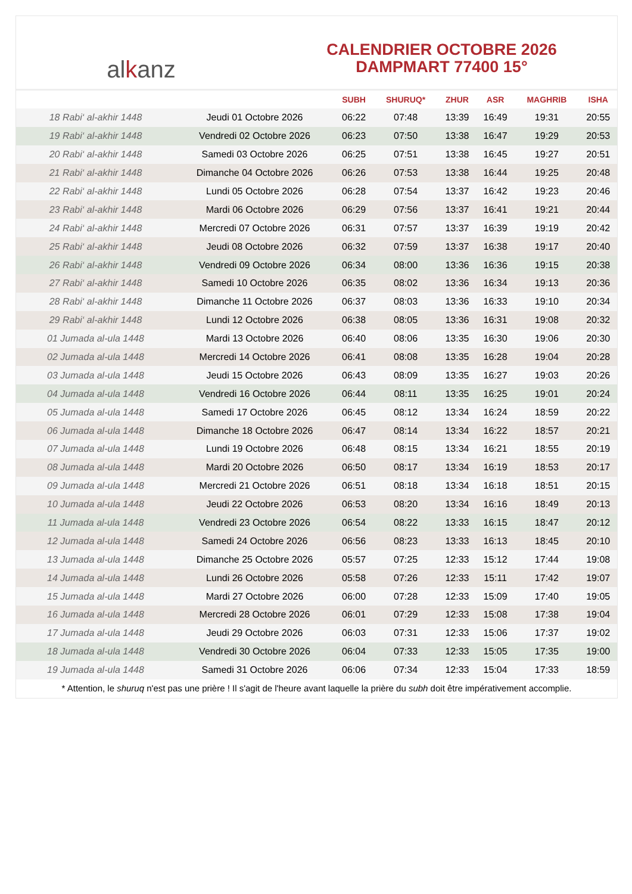al k anz
CALENDRIER OCTOBRE 2026
DAMPMART 77400 15°
| | | SUBH | SHURUQ* | ZHUR | ASR | MAGHRIB | ISHA |
| --- | --- | --- | --- | --- | --- | --- | --- |
| 18 Rabi‘ al-akhir 1448 | Jeudi 01 Octobre 2026 | 06:22 | 07:48 | 13:39 | 16:49 | 19:31 | 20:55 |
| 19 Rabi‘ al-akhir 1448 | Vendredi 02 Octobre 2026 | 06:23 | 07:50 | 13:38 | 16:47 | 19:29 | 20:53 |
| 20 Rabi‘ al-akhir 1448 | Samedi 03 Octobre 2026 | 06:25 | 07:51 | 13:38 | 16:45 | 19:27 | 20:51 |
| 21 Rabi‘ al-akhir 1448 | Dimanche 04 Octobre 2026 | 06:26 | 07:53 | 13:38 | 16:44 | 19:25 | 20:48 |
| 22 Rabi‘ al-akhir 1448 | Lundi 05 Octobre 2026 | 06:28 | 07:54 | 13:37 | 16:42 | 19:23 | 20:46 |
| 23 Rabi‘ al-akhir 1448 | Mardi 06 Octobre 2026 | 06:29 | 07:56 | 13:37 | 16:41 | 19:21 | 20:44 |
| 24 Rabi‘ al-akhir 1448 | Mercredi 07 Octobre 2026 | 06:31 | 07:57 | 13:37 | 16:39 | 19:19 | 20:42 |
| 25 Rabi‘ al-akhir 1448 | Jeudi 08 Octobre 2026 | 06:32 | 07:59 | 13:37 | 16:38 | 19:17 | 20:40 |
| 26 Rabi‘ al-akhir 1448 | Vendredi 09 Octobre 2026 | 06:34 | 08:00 | 13:36 | 16:36 | 19:15 | 20:38 |
| 27 Rabi‘ al-akhir 1448 | Samedi 10 Octobre 2026 | 06:35 | 08:02 | 13:36 | 16:34 | 19:13 | 20:36 |
| 28 Rabi‘ al-akhir 1448 | Dimanche 11 Octobre 2026 | 06:37 | 08:03 | 13:36 | 16:33 | 19:10 | 20:34 |
| 29 Rabi‘ al-akhir 1448 | Lundi 12 Octobre 2026 | 06:38 | 08:05 | 13:36 | 16:31 | 19:08 | 20:32 |
| 01 Jumada al-ula 1448 | Mardi 13 Octobre 2026 | 06:40 | 08:06 | 13:35 | 16:30 | 19:06 | 20:30 |
| 02 Jumada al-ula 1448 | Mercredi 14 Octobre 2026 | 06:41 | 08:08 | 13:35 | 16:28 | 19:04 | 20:28 |
| 03 Jumada al-ula 1448 | Jeudi 15 Octobre 2026 | 06:43 | 08:09 | 13:35 | 16:27 | 19:03 | 20:26 |
| 04 Jumada al-ula 1448 | Vendredi 16 Octobre 2026 | 06:44 | 08:11 | 13:35 | 16:25 | 19:01 | 20:24 |
| 05 Jumada al-ula 1448 | Samedi 17 Octobre 2026 | 06:45 | 08:12 | 13:34 | 16:24 | 18:59 | 20:22 |
| 06 Jumada al-ula 1448 | Dimanche 18 Octobre 2026 | 06:47 | 08:14 | 13:34 | 16:22 | 18:57 | 20:21 |
| 07 Jumada al-ula 1448 | Lundi 19 Octobre 2026 | 06:48 | 08:15 | 13:34 | 16:21 | 18:55 | 20:19 |
| 08 Jumada al-ula 1448 | Mardi 20 Octobre 2026 | 06:50 | 08:17 | 13:34 | 16:19 | 18:53 | 20:17 |
| 09 Jumada al-ula 1448 | Mercredi 21 Octobre 2026 | 06:51 | 08:18 | 13:34 | 16:18 | 18:51 | 20:15 |
| 10 Jumada al-ula 1448 | Jeudi 22 Octobre 2026 | 06:53 | 08:20 | 13:34 | 16:16 | 18:49 | 20:13 |
| 11 Jumada al-ula 1448 | Vendredi 23 Octobre 2026 | 06:54 | 08:22 | 13:33 | 16:15 | 18:47 | 20:12 |
| 12 Jumada al-ula 1448 | Samedi 24 Octobre 2026 | 06:56 | 08:23 | 13:33 | 16:13 | 18:45 | 20:10 |
| 13 Jumada al-ula 1448 | Dimanche 25 Octobre 2026 | 05:57 | 07:25 | 12:33 | 15:12 | 17:44 | 19:08 |
| 14 Jumada al-ula 1448 | Lundi 26 Octobre 2026 | 05:58 | 07:26 | 12:33 | 15:11 | 17:42 | 19:07 |
| 15 Jumada al-ula 1448 | Mardi 27 Octobre 2026 | 06:00 | 07:28 | 12:33 | 15:09 | 17:40 | 19:05 |
| 16 Jumada al-ula 1448 | Mercredi 28 Octobre 2026 | 06:01 | 07:29 | 12:33 | 15:08 | 17:38 | 19:04 |
| 17 Jumada al-ula 1448 | Jeudi 29 Octobre 2026 | 06:03 | 07:31 | 12:33 | 15:06 | 17:37 | 19:02 |
| 18 Jumada al-ula 1448 | Vendredi 30 Octobre 2026 | 06:04 | 07:33 | 12:33 | 15:05 | 17:35 | 19:00 |
| 19 Jumada al-ula 1448 | Samedi 31 Octobre 2026 | 06:06 | 07:34 | 12:33 | 15:04 | 17:33 | 18:59 |
* Attention, le shuruq n'est pas une prière ! Il s'agit de l'heure avant laquelle la prière du subh doit être impérativement accomplie.